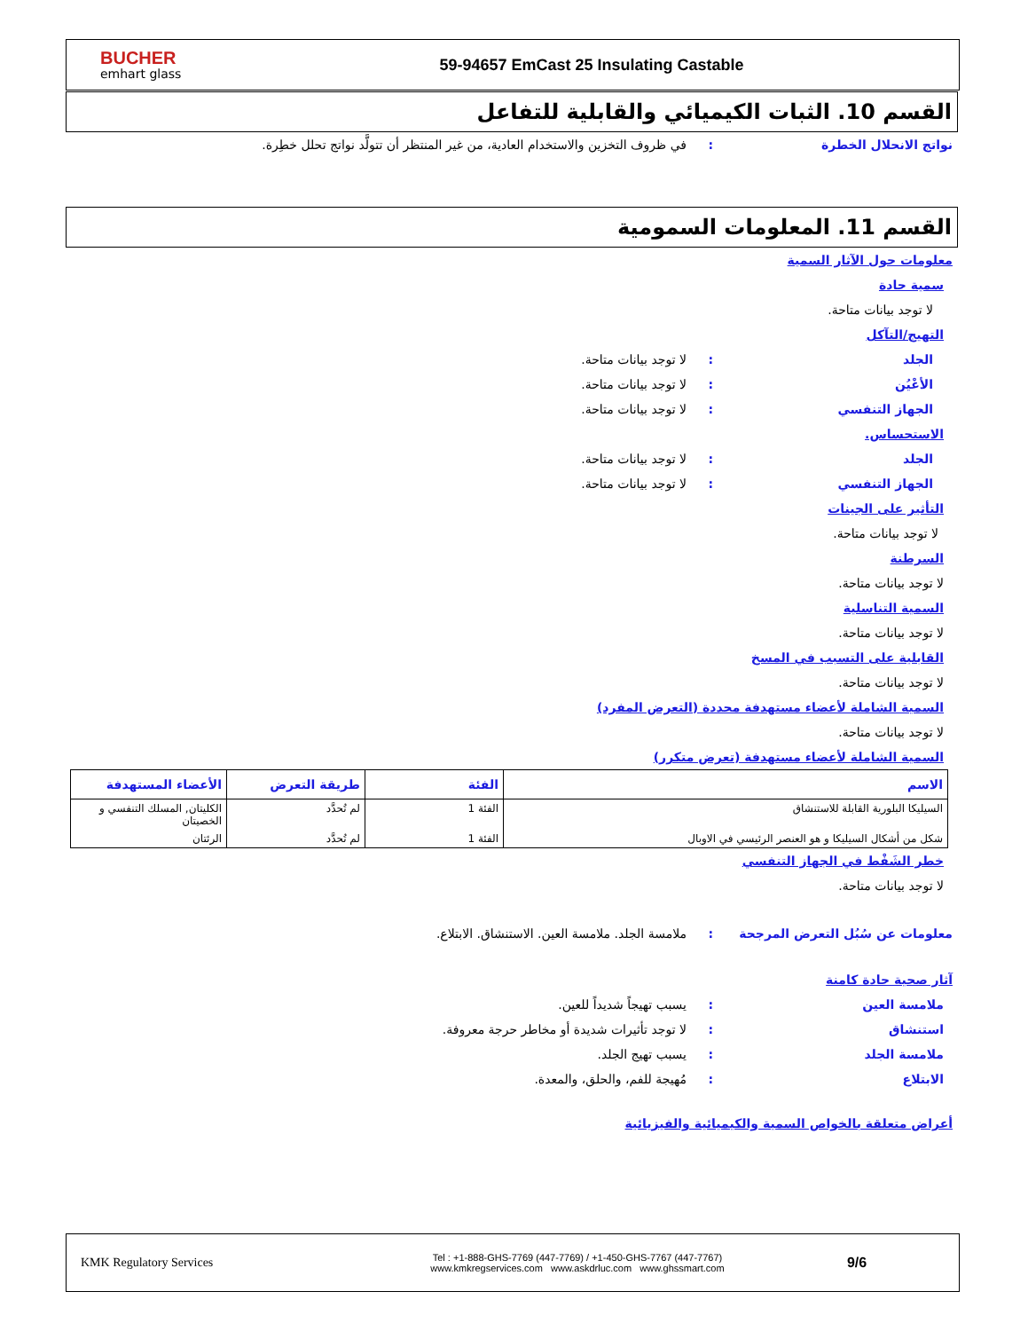BUCHER
emhart glass
59-94657 EmCast 25 Insulating Castable
القسم 10. الثبات الكيميائي والقابلية للتفاعل
نواتج الانحلال الخطرة: في ظروف التخزين والاستخدام العادية، من غير المنتظر أن تتولَّد نواتج تحلل خطِرة.
القسم 11. المعلومات السمومية
معلومات حول الآثار السمية
سمية حادة
لا توجد بيانات متاحة.
التهيج/التآكل
الجلد: لا توجد بيانات متاحة.
الأعْيُن: لا توجد بيانات متاحة.
الجهاز التنفسي: لا توجد بيانات متاحة.
الاستحساس.
الجلد: لا توجد بيانات متاحة.
الجهاز التنفسي: لا توجد بيانات متاحة.
التأثير على الجينات
لا توجد بيانات متاحة.
السرطنة
لا توجد بيانات متاحة.
السمية التناسلية
لا توجد بيانات متاحة.
القابلية على التسبب في المسخ
لا توجد بيانات متاحة.
السمية الشاملة لأعضاء مستهدفة محددة (التعرض المفرد)
لا توجد بيانات متاحة.
السمية الشاملة لأعضاء مستهدفة (تعرض متكرر)
| الاسم | الفئة | طريقة التعرض | الأعضاء المستهدفة |
| --- | --- | --- | --- |
| السيليكا البلورية القابلة للاستنشاق | الفئة 1 | لم تُحدَّد | الكليتان, المسلك التنفسي و الخصيتان |
| شكل من أشكال السيليكا و هو العنصر الرئيسي في الاوبال | الفئة 1 | لم تُحدَّد | الرئتان |
خطر الشَفْط في الجهاز التنفسي
لا توجد بيانات متاحة.
معلومات عن سُبُل التعرض المرجحة: ملامسة الجلد. ملامسة العين. الاستنشاق. الابتلاع.
آثار صحية حادة كامنة
ملامسة العين: يسبب تهيجاً شديداً للعين.
استنشاق: لا توجد تأثيرات شديدة أو مخاطر حرجة معروفة.
ملامسة الجلد: يسبب تهيج الجلد.
الابتلاع: مُهيجة للفم، والحلق، والمعدة.
أعراض متعلقة بالخواص السمية والكيميائية والفيزيائية
KMK Regulatory Services
Tel : +1-888-GHS-7769 (447-7769) / +1-450-GHS-7767 (447-7767)
www.kmkregservices.com www.askdrluc.com www.ghssmart.com
9/6